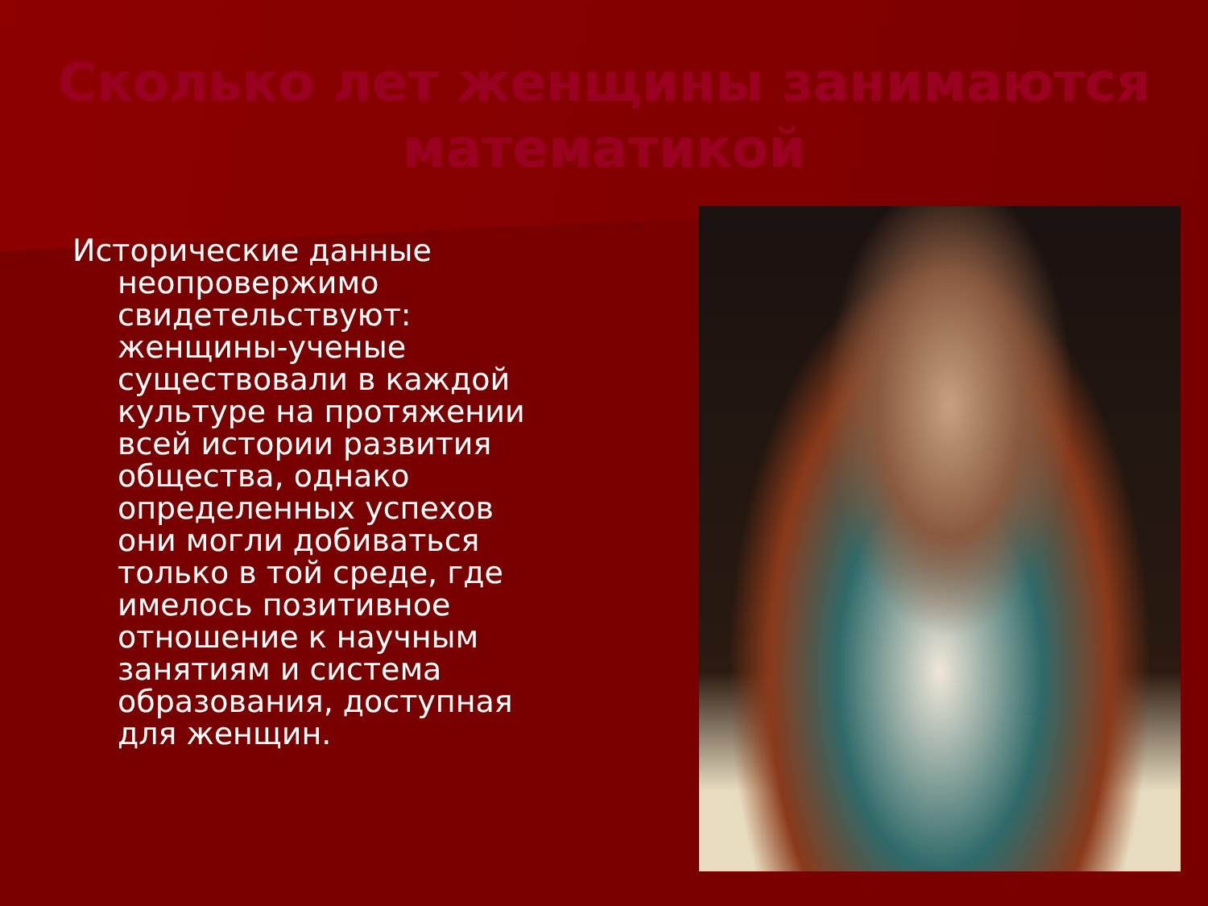Сколько лет женщины занимаются математикой
Исторические данные неопровержимо свидетельствуют: женщины-ученые существовали в каждой культуре на протяжении всей истории развития общества, однако определенных успехов они могли добиваться только в той среде, где имелось позитивное отношение к научным занятиям и система образования, доступная для женщин.